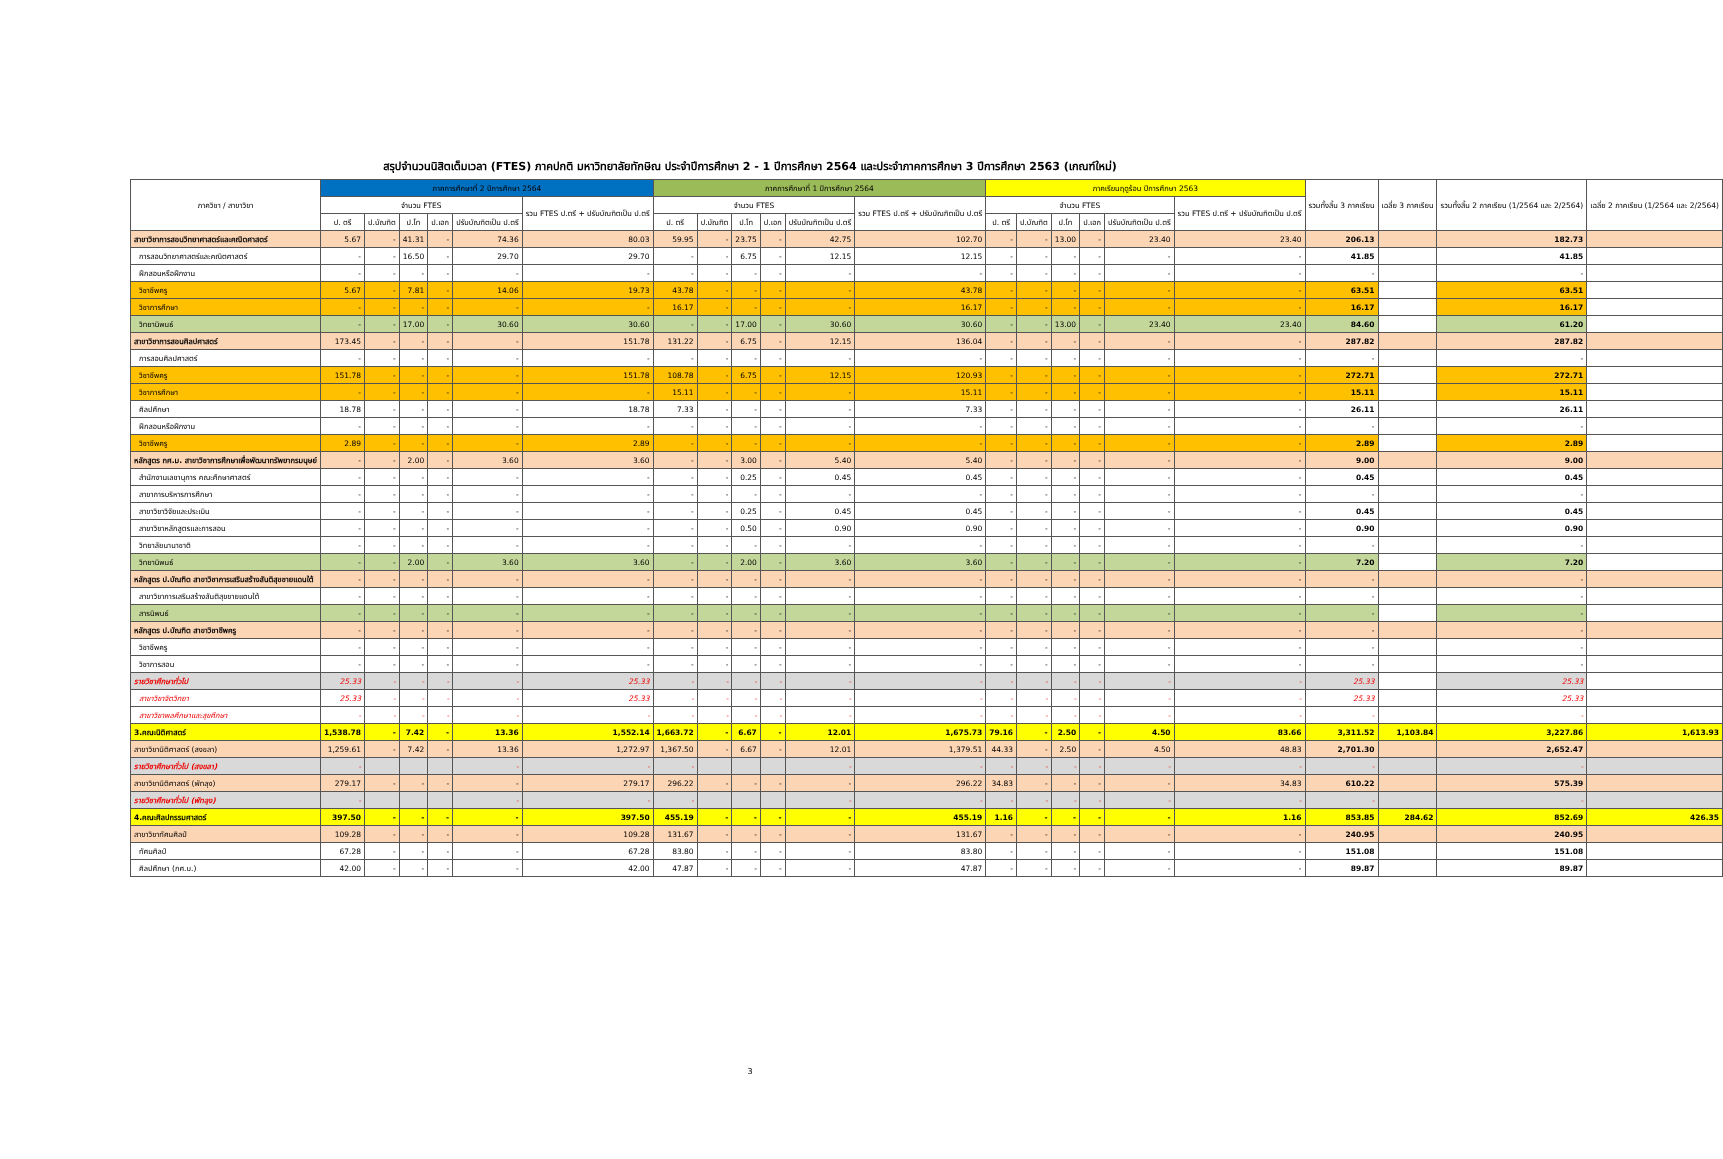สรุปจำนวนนิสิตเต็มเวลา (FTES) ภาคปกติ มหาวิทยาลัยทักษิณ ประจำปีการศึกษา 2 - 1 ปีการศึกษา 2564 และประจำภาคการศึกษา 3 ปีการศึกษา 2563 (เกณฑ์ใหม่)
| ภาควิชา / สาขาวิชา | ภาคการศึกษาที่ 2 ปีการศึกษา 2564 | | | | | | ภาคการศึกษาที่ 1 ปีการศึกษา 2564 | | | | | | ภาคเรียนฤดูร้อน ปีการศึกษา 2563 | | | | | | รวมทั้งสิ้น 3 ภาคเรียน | เฉลี่ย 3 ภาคเรียน | รวมทั้งสิ้น 2 ภาคเรียน (1/2564 และ 2/2564) | เฉลี่ย 2 ภาคเรียน (1/2564 และ 2/2564) |
| --- | --- | --- | --- | --- | --- | --- | --- | --- | --- | --- | --- | --- | --- | --- | --- | --- | --- | --- | --- | --- | --- | --- |
| | จำนวน FTES | | | | | รวม FTES ป.ตรี + ปรับบัณฑิตเป็น ป.ตรี | จำนวน FTES | | | | | รวม FTES ป.ตรี + ปรับบัณฑิตเป็น ป.ตรี | จำนวน FTES | | | | | รวม FTES ป.ตรี + ปรับบัณฑิตเป็น ป.ตรี | | | | |
| | ป. ตรี | ป.บัณฑิต | ป.โท | ป.เอก | ปรับบัณฑิตเป็น ป.ตรี | | ป. ตรี | ป.บัณฑิต | ป.โท | ป.เอก | ปรับบัณฑิตเป็น ป.ตรี | | ป. ตรี | ป.บัณฑิต | ป.โท | ป.เอก | ปรับบัณฑิตเป็น ป.ตรี | | | | | |
| สาขาวิชาการสอนวิทยาศาสตร์และคณิตศาสตร์ | 5.67 | - | 41.31 | - | 74.36 | 80.03 | 59.95 | - | 23.75 | - | 42.75 | 102.70 | - | - | 13.00 | - | 23.40 | 23.40 | 206.13 | | 182.73 | |
| การสอนวิทยาศาสตร์และคณิตศาสตร์ | - | - | 16.50 | - | 29.70 | 29.70 | - | - | 6.75 | - | 12.15 | 12.15 | - | - | - | - | - | - | 41.85 | | 41.85 | |
| ฝึกสอนหรือฝึกงาน | - | - | - | - | - | - | - | - | - | - | - | - | - | - | - | - | - | - | - | | - | |
| วิชาชีพครู | 5.67 | - | 7.81 | - | 14.06 | 19.73 | 43.78 | - | - | - | - | 43.78 | - | - | - | - | - | - | 63.51 | | 63.51 | |
| วิชาการศึกษา | - | - | - | - | - | - | 16.17 | - | - | - | - | 16.17 | - | - | - | - | - | - | 16.17 | | 16.17 | |
| วิทยานิพนธ์ | - | - | 17.00 | - | 30.60 | 30.60 | - | - | 17.00 | - | 30.60 | 30.60 | - | - | 13.00 | - | 23.40 | 23.40 | 84.60 | | 61.20 | |
| สาขาวิชาการสอนศิลปศาสตร์ | 173.45 | - | - | - | - | 151.78 | 131.22 | - | 6.75 | - | 12.15 | 136.04 | - | - | - | - | - | - | 287.82 | | 287.82 | |
| การสอนศิลปศาสตร์ | - | - | - | - | - | - | - | - | - | - | - | - | - | - | - | - | - | - | - | | - | |
| วิชาชีพครู | 151.78 | - | - | - | - | 151.78 | 108.78 | - | 6.75 | - | 12.15 | 120.93 | - | - | - | - | - | - | 272.71 | | 272.71 | |
| วิชาการศึกษา | - | - | - | - | - | - | 15.11 | - | - | - | - | 15.11 | - | - | - | - | - | - | 15.11 | | 15.11 | |
| ศิลปศึกษา | 18.78 | - | - | - | - | 18.78 | 7.33 | - | - | - | - | 7.33 | - | - | - | - | - | - | 26.11 | | 26.11 | |
| ฝึกสอนหรือฝึกงาน | - | - | - | - | - | - | - | - | - | - | - | - | - | - | - | - | - | - | - | | - | |
| วิชาชีพครู | 2.89 | - | - | - | - | 2.89 | - | - | - | - | - | - | - | - | - | - | - | - | 2.89 | | 2.89 | |
| หลักสูตร กศ.ม. สาขาวิชาการศึกษาเพื่อพัฒนาทรัพยากรมนุษย์ | - | - | 2.00 | - | 3.60 | 3.60 | - | - | 3.00 | - | 5.40 | 5.40 | - | - | - | - | - | - | 9.00 | | 9.00 | |
| สำนักงานเลขานุการ คณะศึกษาศาสตร์ | - | - | - | - | - | - | - | - | 0.25 | - | 0.45 | 0.45 | - | - | - | - | - | - | 0.45 | | 0.45 | |
| สาขาการบริหารการศึกษา | - | - | - | - | - | - | - | - | - | - | - | - | - | - | - | - | - | - | - | | - | |
| สาขาวิชาวิจัยและประเมิน | - | - | - | - | - | - | - | - | 0.25 | - | 0.45 | 0.45 | - | - | - | - | - | - | 0.45 | | 0.45 | |
| สาขาวิชาหลักสูตรและการสอน | - | - | - | - | - | - | - | - | 0.50 | - | 0.90 | 0.90 | - | - | - | - | - | - | 0.90 | | 0.90 | |
| วิทยาลัยนานาชาติ | - | - | - | - | - | - | - | - | - | - | - | - | - | - | - | - | - | - | - | | - | |
| วิทยานิพนธ์ | - | - | 2.00 | - | 3.60 | 3.60 | - | - | 2.00 | - | 3.60 | 3.60 | - | - | - | - | - | - | 7.20 | | 7.20 | |
| หลักสูตร ป.บัณฑิต สาขาวิชาการเสริมสร้างสันติสุขชายแดนใต้ | - | - | - | - | - | - | - | - | - | - | - | - | - | - | - | - | - | - | - | | - | |
| สาขาวิชาการเสริมสร้างสันติสุขชายแดนใต้ | - | - | - | - | - | - | - | - | - | - | - | - | - | - | - | - | - | - | - | | - | |
| สารนิพนธ์ | - | - | - | - | - | - | - | - | - | - | - | - | - | - | - | - | - | - | - | | - | |
| หลักสูตร ป.บัณฑิต สาขาวิชาชีพครู | - | - | - | - | - | - | - | - | - | - | - | - | - | - | - | - | - | - | - | | - | |
| วิชาชีพครู | - | - | - | - | - | - | - | - | - | - | - | - | - | - | - | - | - | - | - | | - | |
| วิชาการสอน | - | - | - | - | - | - | - | - | - | - | - | - | - | - | - | - | - | - | - | | - | |
| รายวิชาศึกษาทั่วไป | 25.33 | - | - | - | - | 25.33 | - | - | - | - | - | - | - | - | - | - | - | - | 25.33 | | 25.33 | |
| สาขาวิชาจิตวิทยา | 25.33 | - | - | - | - | 25.33 | - | - | - | - | - | - | - | - | - | - | - | - | 25.33 | | 25.33 | |
| สาขาวิชาพลศึกษาและสุขศึกษา | - | - | - | - | - | - | - | - | - | - | - | - | - | - | - | - | - | - | - | | - | |
| 3.คณะนิติศาสตร์ | 1,538.78 | - | 7.42 | - | 13.36 | 1,552.14 | 1,663.72 | - | 6.67 | - | 12.01 | 1,675.73 | 79.16 | - | 2.50 | - | 4.50 | 83.66 | 3,311.52 | 1,103.84 | 3,227.86 | 1,613.93 |
| สาขาวิชานิติศาสตร์ (สงขลา) | 1,259.61 | - | 7.42 | - | 13.36 | 1,272.97 | 1,367.50 | - | 6.67 | - | 12.01 | 1,379.51 | 44.33 | - | 2.50 | - | 4.50 | 48.83 | 2,701.30 | | 2,652.47 | |
| รายวิชาศึกษาทั่วไป (สงขลา) | - | | | | - | - | - | | | | - | - | - | - | - | - | - | - | - | | - | |
| สาขาวิชานิติศาสตร์ (พัทลุง) | 279.17 | - | - | - | - | 279.17 | 296.22 | - | - | - | - | 296.22 | 34.83 | - | - | - | - | 34.83 | 610.22 | | 575.39 | |
| รายวิชาศึกษาทั่วไป (พัทลุง) | - | | | | - | - | - | | | | - | - | - | - | - | - | - | - | - | | - | |
| 4.คณะศิลปกรรมศาสตร์ | 397.50 | - | - | - | - | 397.50 | 455.19 | - | - | - | - | 455.19 | 1.16 | - | - | - | - | 1.16 | 853.85 | 284.62 | 852.69 | 426.35 |
| สาขาวิชาทัศนศิลป์ | 109.28 | - | - | - | - | 109.28 | 131.67 | - | - | - | - | 131.67 | - | - | - | - | - | - | 240.95 | | 240.95 | |
| ทัศนศิลป์ | 67.28 | - | - | - | - | 67.28 | 83.80 | - | - | - | - | 83.80 | - | - | - | - | - | - | 151.08 | | 151.08 | |
| ศิลปศึกษา (กศ.บ.) | 42.00 | - | - | - | - | 42.00 | 47.87 | - | - | - | - | 47.87 | - | - | - | - | - | - | 89.87 | | 89.87 | |
3